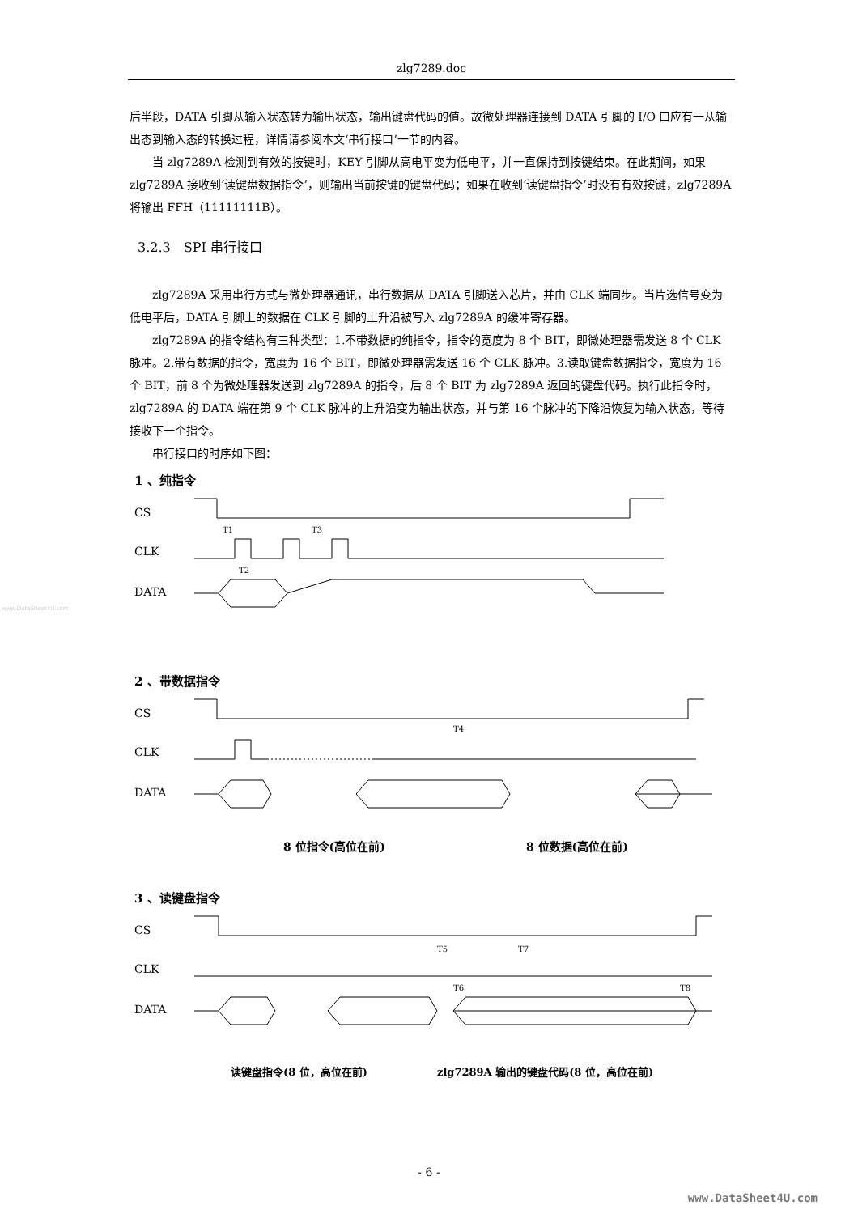zlg7289.doc
www.DataSheet4U.com
后半段，DATA 引脚从输入状态转为输出状态，输出键盘代码的值。故微处理器连接到 DATA 引脚的 I/O 口应有一从输出态到输入态的转换过程，详情请参阅本文‘串行接口’一节的内容。
当 zlg7289A 检测到有效的按键时，KEY 引脚从高电平变为低电平，并一直保持到按键结束。在此期间，如果 zlg7289A 接收到‘读键盘数据指令’，则输出当前按键的键盘代码；如果在收到‘读键盘指令’时没有有效按键，zlg7289A 将输出 FFH（11111111B）。
3.2.3　SPI 串行接口
zlg7289A 采用串行方式与微处理器通讯，串行数据从 DATA 引脚送入芯片，并由 CLK 端同步。当片选信号变为低电平后，DATA 引脚上的数据在 CLK 引脚的上升沿被写入 zlg7289A 的缓冲寄存器。
zlg7289A 的指令结构有三种类型：1.不带数据的纯指令，指令的宽度为 8 个 BIT，即微处理器需发送 8 个 CLK 脉冲。2.带有数据的指令，宽度为 16 个 BIT，即微处理器需发送 16 个 CLK 脉冲。3.读取键盘数据指令，宽度为 16 个 BIT，前 8 个为微处理器发送到 zlg7289A 的指令，后 8 个 BIT 为 zlg7289A 返回的键盘代码。执行此指令时，zlg7289A 的 DATA 端在第 9 个 CLK 脉冲的上升沿变为输出状态，并与第 16 个脉冲的下降沿恢复为输入状态，等待接收下一个指令。
串行接口的时序如下图：
1 、纯指令
CS
CLK
DATA
T1
T3
T2
2 、带数据指令
CS
CLK
DATA
T4
8 位指令(高位在前)
8 位数据(高位在前)
3 、读键盘指令
CS
CLK
DATA
T5
T7
T6
T8
读键盘指令(8 位，高位在前)
zlg7289A 输出的键盘代码(8 位，高位在前)
- 6 -
www.DataSheet4U.com